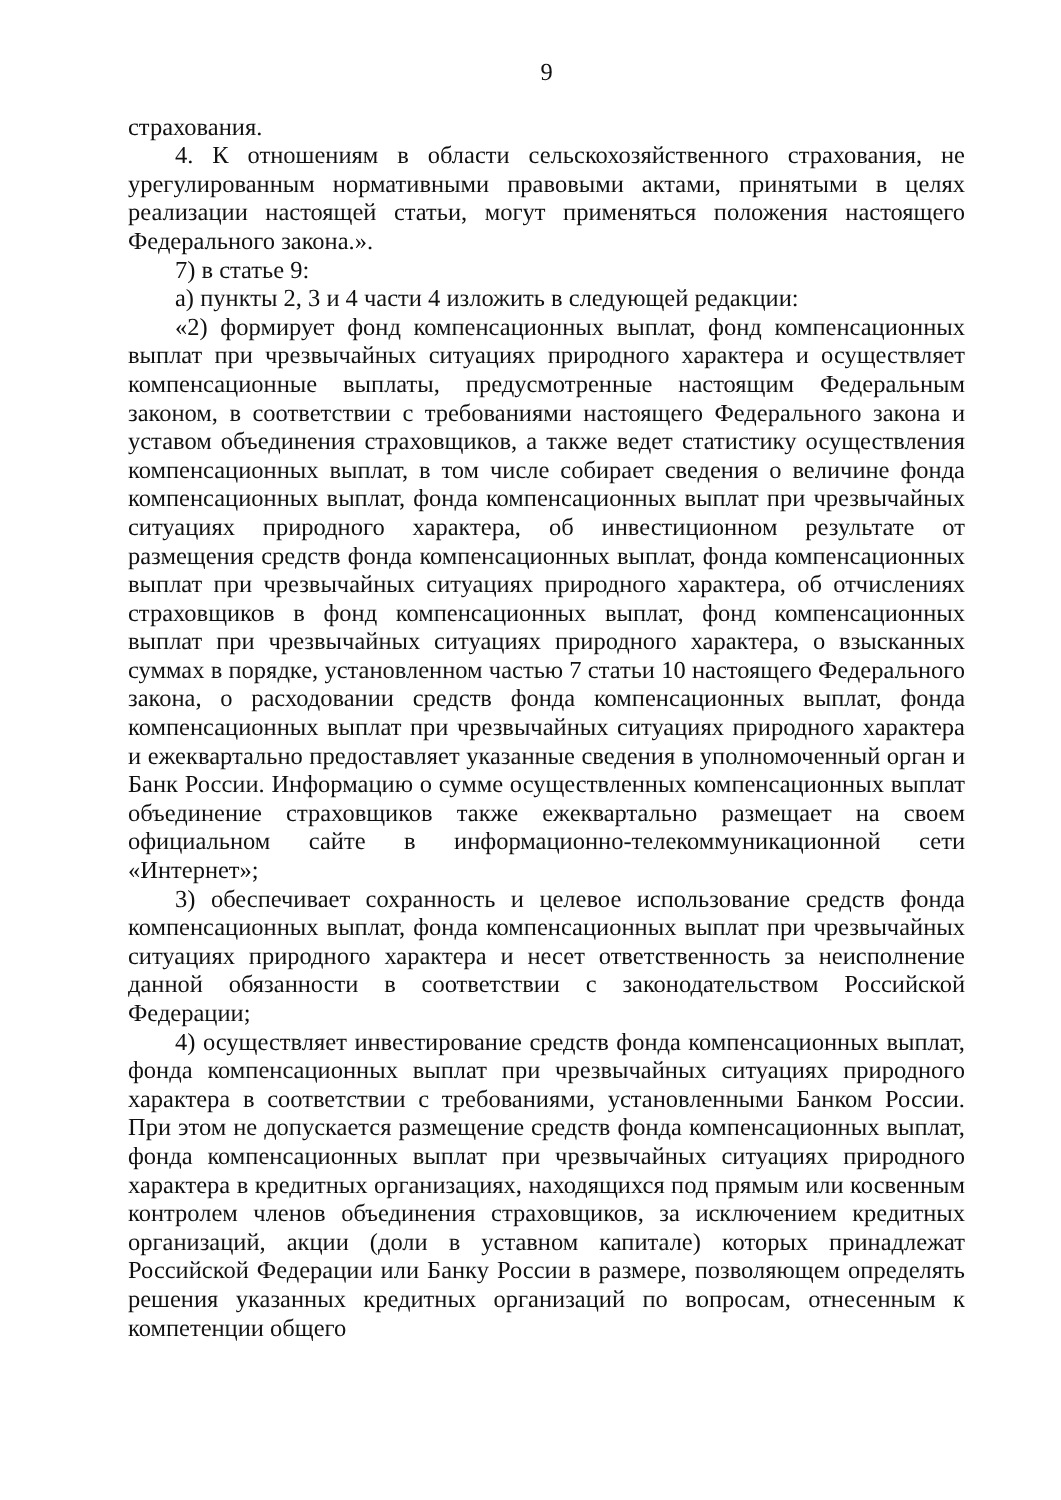9
страхования.
4. К отношениям в области сельскохозяйственного страхования, не урегулированным нормативными правовыми актами, принятыми в целях реализации настоящей статьи, могут применяться положения настоящего Федерального закона.».
7) в статье 9:
а) пункты 2, 3 и 4 части 4 изложить в следующей редакции:
«2) формирует фонд компенсационных выплат, фонд компенсационных выплат при чрезвычайных ситуациях природного характера и осуществляет компенсационные выплаты, предусмотренные настоящим Федеральным законом, в соответствии с требованиями настоящего Федерального закона и уставом объединения страховщиков, а также ведет статистику осуществления компенсационных выплат, в том числе собирает сведения о величине фонда компенсационных выплат, фонда компенсационных выплат при чрезвычайных ситуациях природного характера, об инвестиционном результате от размещения средств фонда компенсационных выплат, фонда компенсационных выплат при чрезвычайных ситуациях природного характера, об отчислениях страховщиков в фонд компенсационных выплат, фонд компенсационных выплат при чрезвычайных ситуациях природного характера, о взысканных суммах в порядке, установленном частью 7 статьи 10 настоящего Федерального закона, о расходовании средств фонда компенсационных выплат, фонда компенсационных выплат при чрезвычайных ситуациях природного характера и ежеквартально предоставляет указанные сведения в уполномоченный орган и Банк России. Информацию о сумме осуществленных компенсационных выплат объединение страховщиков также ежеквартально размещает на своем официальном сайте в информационно-телекоммуникационной сети «Интернет»;
3) обеспечивает сохранность и целевое использование средств фонда компенсационных выплат, фонда компенсационных выплат при чрезвычайных ситуациях природного характера и несет ответственность за неисполнение данной обязанности в соответствии с законодательством Российской Федерации;
4) осуществляет инвестирование средств фонда компенсационных выплат, фонда компенсационных выплат при чрезвычайных ситуациях природного характера в соответствии с требованиями, установленными Банком России. При этом не допускается размещение средств фонда компенсационных выплат, фонда компенсационных выплат при чрезвычайных ситуациях природного характера в кредитных организациях, находящихся под прямым или косвенным контролем членов объединения страховщиков, за исключением кредитных организаций, акции (доли в уставном капитале) которых принадлежат Российской Федерации или Банку России в размере, позволяющем определять решения указанных кредитных организаций по вопросам, отнесенным к компетенции общего